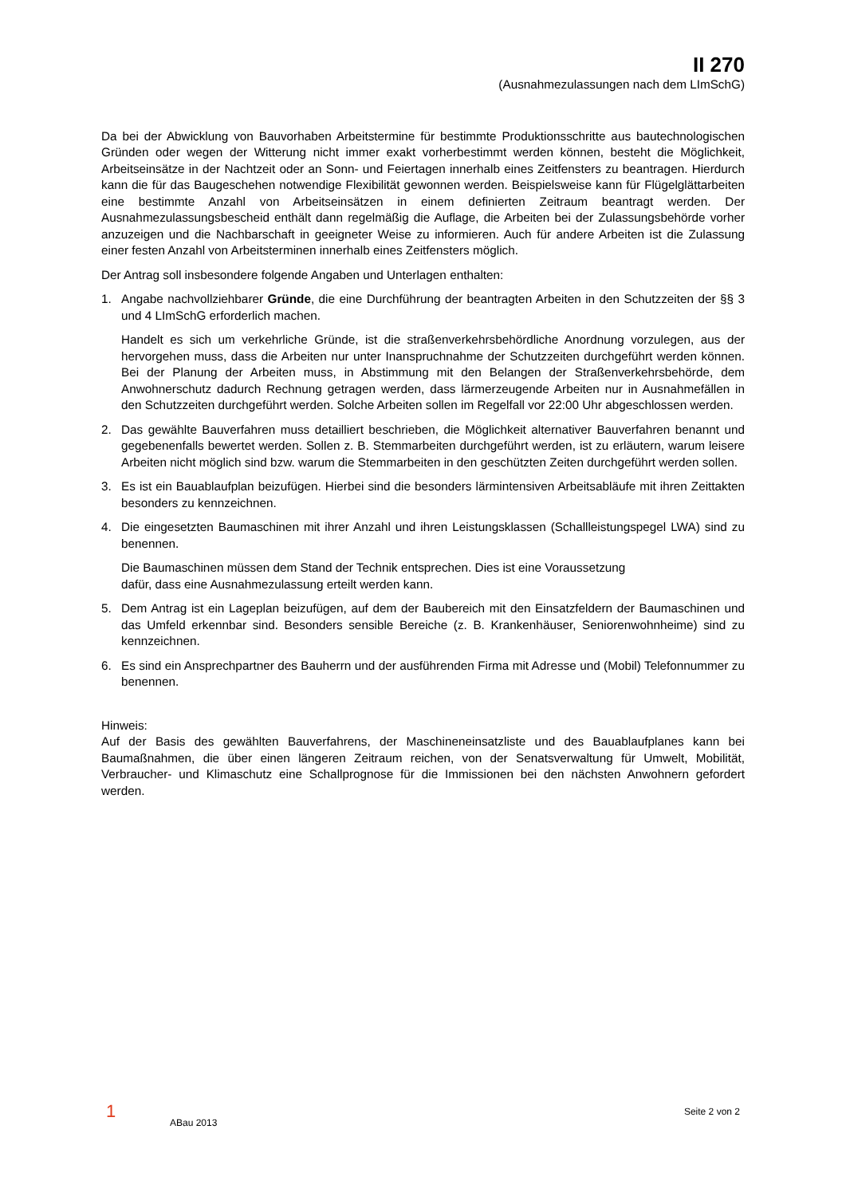II 270
(Ausnahmezulassungen nach dem LImSchG)
Da bei der Abwicklung von Bauvorhaben Arbeitstermine für bestimmte Produktionsschritte aus bautechnologischen Gründen oder wegen der Witterung nicht immer exakt vorherbestimmt werden können, besteht die Möglichkeit, Arbeitseinsätze in der Nachtzeit oder an Sonn- und Feiertagen innerhalb eines Zeitfensters zu beantragen. Hierdurch kann die für das Baugeschehen notwendige Flexibilität gewonnen werden. Beispielsweise kann für Flügelglättarbeiten eine bestimmte Anzahl von Arbeitseinsätzen in einem definierten Zeitraum beantragt werden. Der Ausnahmezulassungsbescheid enthält dann regelmäßig die Auflage, die Arbeiten bei der Zulassungsbehörde vorher anzuzeigen und die Nachbarschaft in geeigneter Weise zu informieren. Auch für andere Arbeiten ist die Zulassung einer festen Anzahl von Arbeitsterminen innerhalb eines Zeitfensters möglich.
Der Antrag soll insbesondere folgende Angaben und Unterlagen enthalten:
1. Angabe nachvollziehbarer Gründe, die eine Durchführung der beantragten Arbeiten in den Schutzzeiten der §§ 3 und 4 LImSchG erforderlich machen.
Handelt es sich um verkehrliche Gründe, ist die straßenverkehrsbehördliche Anordnung vorzulegen, aus der hervorgehen muss, dass die Arbeiten nur unter Inanspruchnahme der Schutzzeiten durchgeführt werden können. Bei der Planung der Arbeiten muss, in Abstimmung mit den Belangen der Straßenverkehrsbehörde, dem Anwohnerschutz dadurch Rechnung getragen werden, dass lärmerzeugende Arbeiten nur in Ausnahmefällen in den Schutzzeiten durchgeführt werden. Solche Arbeiten sollen im Regelfall vor 22:00 Uhr abgeschlossen werden.
2. Das gewählte Bauverfahren muss detailliert beschrieben, die Möglichkeit alternativer Bauverfahren benannt und gegebenenfalls bewertet werden. Sollen z. B. Stemmarbeiten durchgeführt werden, ist zu erläutern, warum leisere Arbeiten nicht möglich sind bzw. warum die Stemmarbeiten in den geschützten Zeiten durchgeführt werden sollen.
3. Es ist ein Bauablaufplan beizufügen. Hierbei sind die besonders lärmintensiven Arbeitsabläufe mit ihren Zeittakten besonders zu kennzeichnen.
4. Die eingesetzten Baumaschinen mit ihrer Anzahl und ihren Leistungsklassen (Schallleistungspegel LWA) sind zu benennen.
Die Baumaschinen müssen dem Stand der Technik entsprechen. Dies ist eine Voraussetzung
dafür, dass eine Ausnahmezulassung erteilt werden kann.
5. Dem Antrag ist ein Lageplan beizufügen, auf dem der Baubereich mit den Einsatzfeldern der Baumaschinen und das Umfeld erkennbar sind. Besonders sensible Bereiche (z. B. Krankenhäuser, Seniorenwohnheime) sind zu kennzeichnen.
6. Es sind ein Ansprechpartner des Bauherrn und der ausführenden Firma mit Adresse und (Mobil) Telefonnummer zu benennen.
Hinweis:
Auf der Basis des gewählten Bauverfahrens, der Maschineneinsatzliste und des Bauablaufplanes kann bei Baumaßnahmen, die über einen längeren Zeitraum reichen, von der Senatsverwaltung für Umwelt, Mobilität, Verbraucher- und Klimaschutz eine Schallprognose für die Immissionen bei den nächsten Anwohnern gefordert werden.
1 ABau 2013 Seite 2 von 2